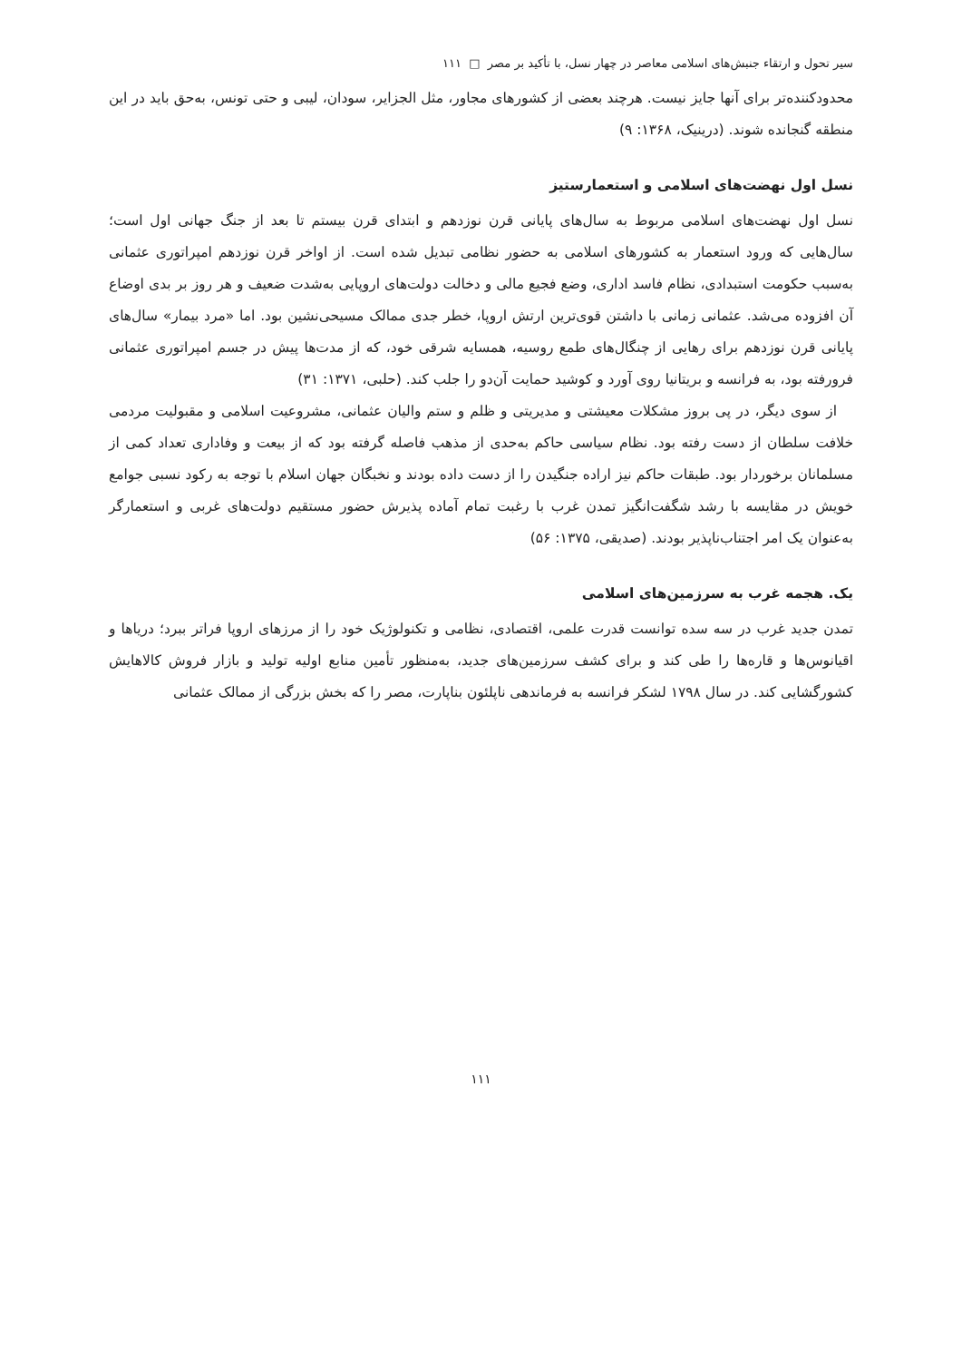سیر تحول و ارتقاء جنبش‌های اسلامی معاصر در چهار نسل، با تأکید بر مصر □ ۱۱۱
محدودکننده‌تر برای آنها جایز نیست. هرچند بعضی از کشورهای مجاور، مثل الجزایر، سودان، لیبی و حتی تونس، به‌حق باید در این منطقه گنجانده شوند. (درینیک، ۱۳۶۸: ۹)
نسل اول نهضت‌های اسلامی و استعمارستیز
نسل اول نهضت‌های اسلامی مربوط به سال‌های پایانی قرن نوزدهم و ابتدای قرن بیستم تا بعد از جنگ جهانی اول است؛ سال‌هایی که ورود استعمار به کشورهای اسلامی به حضور نظامی تبدیل شده است. از اواخر قرن نوزدهم امپراتوری عثمانی به‌سبب حکومت استبدادی، نظام فاسد اداری، وضع فجیع مالی و دخالت دولت‌های اروپایی به‌شدت ضعیف و هر روز بر بدی اوضاع آن افزوده می‌شد. عثمانی زمانی با داشتن قوی‌ترین ارتش اروپا، خطر جدی ممالک مسیحی‌نشین بود. اما «مرد بیمار» سال‌های پایانی قرن نوزدهم برای رهایی از چنگال‌های طمع روسیه، همسایه شرقی خود، که از مدت‌ها پیش در جسم امپراتوری عثمانی فرورفته بود، به فرانسه و بریتانیا روی آورد و کوشید حمایت آن‌دو را جلب کند. (حلبی، ۱۳۷۱: ۳۱)
از سوی دیگر، در پی بروز مشکلات معیشتی و مدیریتی و ظلم و ستم والیان عثمانی، مشروعیت اسلامی و مقبولیت مردمی خلافت سلطان از دست رفته بود. نظام سیاسی حاکم به‌حدی از مذهب فاصله گرفته بود که از بیعت و وفاداری تعداد کمی از مسلمانان برخوردار بود. طبقات حاکم نیز اراده جنگیدن را از دست داده بودند و نخبگان جهان اسلام با توجه به رکود نسبی جوامع خویش در مقایسه با رشد شگفت‌انگیز تمدن غرب با رغبت تمام آماده پذیرش حضور مستقیم دولت‌های غربی و استعمارگر به‌عنوان یک امر اجتناب‌ناپذیر بودند. (صدیقی، ۱۳۷۵: ۵۶)
یک. هجمه غرب به سرزمین‌های اسلامی
تمدن جدید غرب در سه سده توانست قدرت علمی، اقتصادی، نظامی و تکنولوژیک خود را از مرزهای اروپا فراتر ببرد؛ دریاها و اقیانوس‌ها و قاره‌ها را طی کند و برای کشف سرزمین‌های جدید، به‌منظور تأمین منابع اولیه تولید و بازار فروش کالاهایش کشورگشایی کند. در سال ۱۷۹۸ لشکر فرانسه به فرماندهی ناپلئون بناپارت، مصر را که بخش بزرگی از ممالک عثمانی
۱۱۱